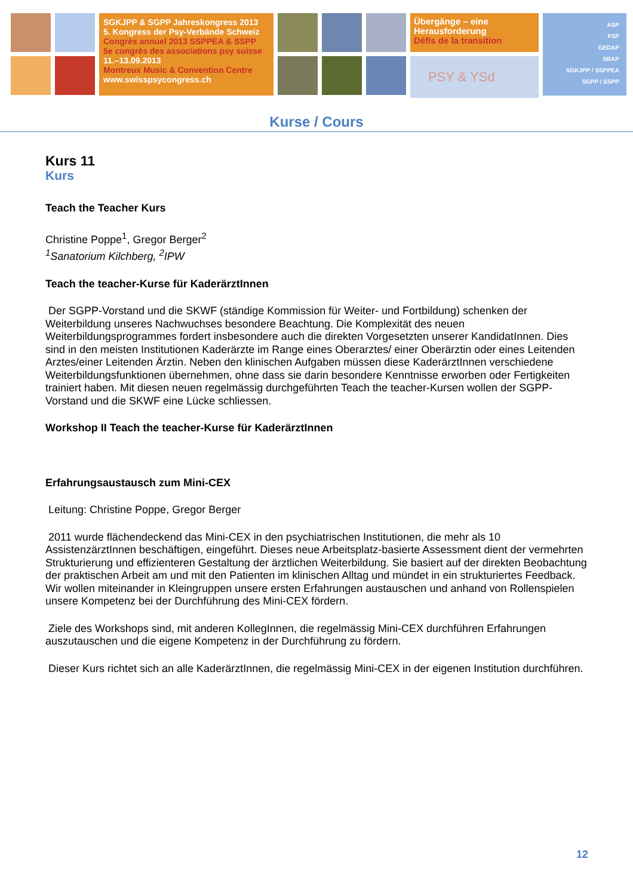SGKJPP & SGPP Jahreskongress 2013
5. Kongress der Psy-Verbände Schweiz
Congrès annuel 2013 SSPPEA & SSPP
5e congrès des associations psy suisse
11.–13.09.2013
Montreux Music & Convention Centre
www.swisspsycongress.ch
Übergänge – eine Herausforderung
Défis de la transition
PSY & YSd
ASP
FSP
GEDAP
SBAP
SGKJPP / SSPPEA
SGPP / SSPP
Kurse / Cours
Kurs 11
Kurs
Teach the Teacher Kurs
Christine Poppe<sup>1</sup>, Gregor Berger<sup>2</sup>
<sup>1</sup> Sanatorium Kilchberg, <sup>2</sup>IPW
Teach the teacher-Kurse für KaderärztInnen
Der SGPP-Vorstand und die SKWF (ständige Kommission für Weiter- und Fortbildung) schenken der Weiterbildung unseres Nachwuchses besondere Beachtung. Die Komplexität des neuen Weiterbildungsprogrammes fordert insbesondere auch die direkten Vorgesetzten unserer KandidatInnen. Dies sind in den meisten Institutionen Kaderärzte im Range eines Oberarztes/ einer Oberärztin oder eines Leitenden Arztes/einer Leitenden Ärztin. Neben den klinischen Aufgaben müssen diese KaderärztInnen verschiedene Weiterbildungsfunktionen übernehmen, ohne dass sie darin besondere Kenntnisse erworben oder Fertigkeiten trainiert haben. Mit diesen neuen regelmässig durchgeführten Teach the teacher-Kursen wollen der SGPP-Vorstand und die SKWF eine Lücke schliessen.
Workshop II Teach the teacher-Kurse für KaderärztInnen
Erfahrungsaustausch zum Mini-CEX
Leitung: Christine Poppe, Gregor Berger
2011 wurde flächendeckend das Mini-CEX in den psychiatrischen Institutionen, die mehr als 10 AssistenzärztInnen beschäftigen, eingeführt. Dieses neue Arbeitsplatz-basierte Assessment dient der vermehrten Strukturierung und effizienteren Gestaltung der ärztlichen Weiterbildung. Sie basiert auf der direkten Beobachtung der praktischen Arbeit am und mit den Patienten im klinischen Alltag und mündet in ein strukturiertes Feedback. Wir wollen miteinander in Kleingruppen unsere ersten Erfahrungen austauschen und anhand von Rollenspielen unsere Kompetenz bei der Durchführung des Mini-CEX fördern.
Ziele des Workshops sind, mit anderen KollegInnen, die regelmässig Mini-CEX durchführen Erfahrungen auszutauschen und die eigene Kompetenz in der Durchführung zu fördern.
Dieser Kurs richtet sich an alle KaderärztInnen, die regelmässig Mini-CEX in der eigenen Institution durchführen.
12